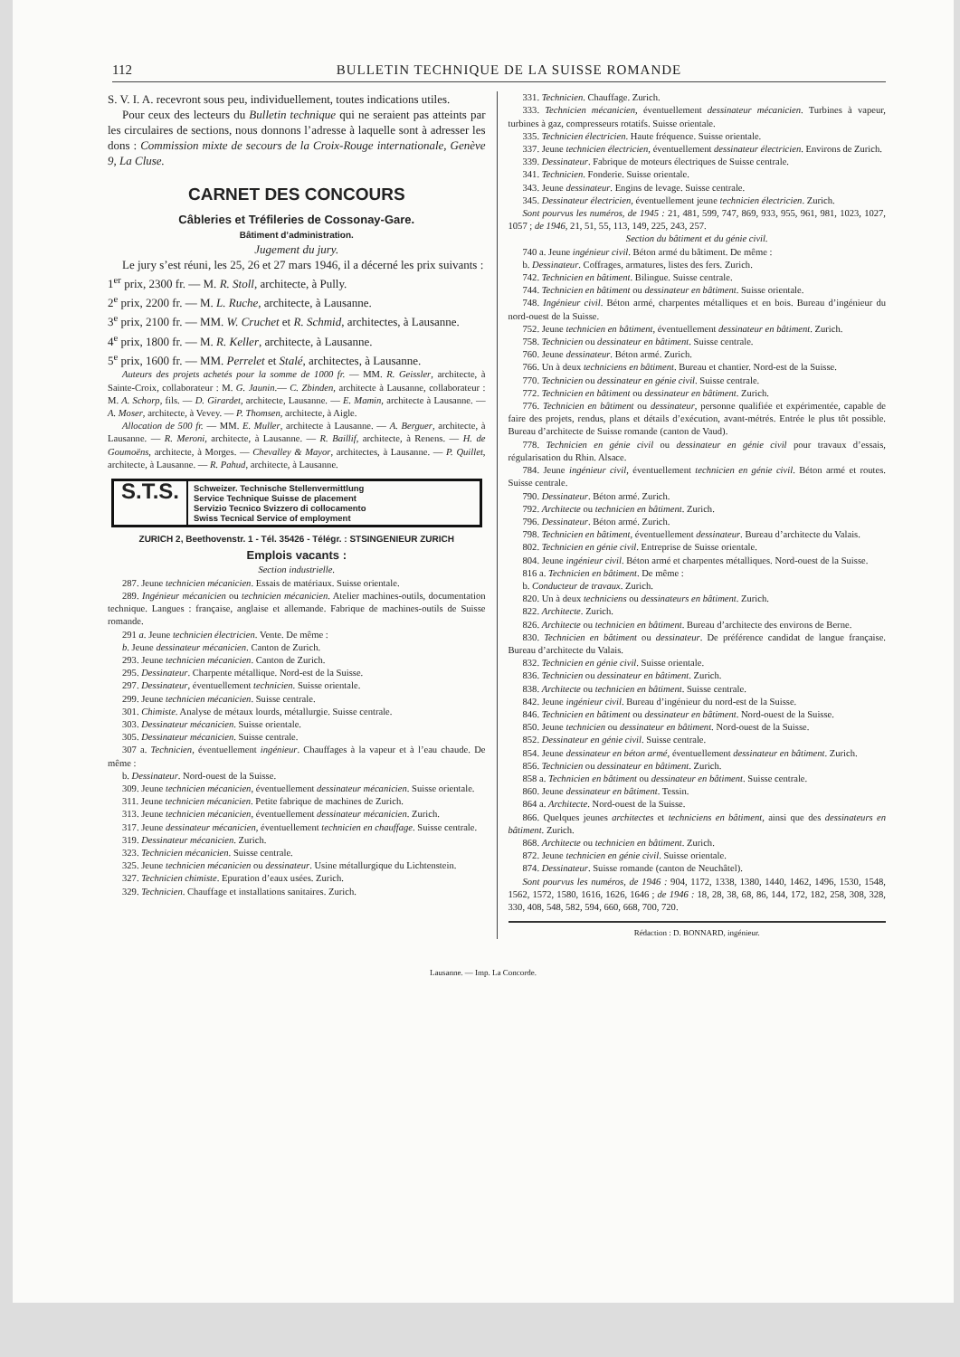112 BULLETIN TECHNIQUE DE LA SUISSE ROMANDE
S. V. I. A. recevront sous peu, individuellement, toutes indications utiles.
Pour ceux des lecteurs du Bulletin technique qui ne seraient pas atteints par les circulaires de sections, nous donnons l’adresse à laquelle sont à adresser les dons : Commission mixte de secours de la Croix-Rouge internationale, Genève 9, La Cluse.
CARNET DES CONCOURS
Câbleries et Tréfileries de Cossonay-Gare.
Bâtiment d’administration.
Jugement du jury.
Le jury s’est réuni, les 25, 26 et 27 mars 1946, il a décerné les prix suivants :
1<sup>er</sup> prix, 2300 fr. — M. R. Stoll, architecte, à Pully.
2<sup>e</sup> prix, 2200 fr. — M. L. Ruche, architecte, à Lausanne.
3<sup>e</sup> prix, 2100 fr. — MM. W. Cruchet et R. Schmid, architectes, à Lausanne.
4<sup>e</sup> prix, 1800 fr. — M. R. Keller, architecte, à Lausanne.
5<sup>e</sup> prix, 1600 fr. — MM. Perrelet et Stalé, architectes, à Lausanne.
Auteurs des projets achetés pour la somme de 1000 fr. — MM. R. Geissler, architecte, à Sainte-Croix, collaborateur : M. G. Jaunin.— C. Zbinden, architecte à Lausanne, collaborateur : M. A. Schorp, fils. — D. Girardet, architecte, Lausanne. — E. Mamin, architecte à Lausanne. — A. Moser, architecte, à Vevey. — P. Thomsen, architecte, à Aigle.
Allocation de 500 fr. — MM. E. Muller, architecte à Lausanne. — A. Berguer, architecte, à Lausanne. — R. Meroni, architecte, à Lausanne. — R. Baillif, architecte, à Renens. — H. de Goumoëns, architecte, à Morges. — Chevalley & Mayor, architectes, à Lausanne. — P. Quillet, architecte, à Lausanne. — R. Pahud, architecte, à Lausanne.
S.T.S.
Schweizer. Technische Stellenvermittlung
Service Technique Suisse de placement
Servizio Tecnico Svizzero di collocamento
Swiss Tecnical Service of employment
ZURICH 2, Beethovenstr. 1 - Tél. 35426 - Télégr. : STSINGENIEUR ZURICH
Emplois vacants :
Section industrielle.
287. Jeune technicien mécanicien. Essais de matériaux. Suisse orientale.
289. Ingénieur mécanicien ou technicien mécanicien. Atelier machines-outils, documentation technique. Langues : française, anglaise et allemande. Fabrique de machines-outils de Suisse romande.
291 a. Jeune technicien électricien. Vente. De même :
b. Jeune dessinateur mécanicien. Canton de Zurich.
293. Jeune technicien mécanicien. Canton de Zurich.
295. Dessinateur. Charpente métallique. Nord-est de la Suisse.
297. Dessinateur, éventuellement technicien. Suisse orientale.
299. Jeune technicien mécanicien. Suisse centrale.
301. Chimiste. Analyse de métaux lourds, métallurgie. Suisse centrale.
303. Dessinateur mécanicien. Suisse orientale.
305. Dessinateur mécanicien. Suisse centrale.
307 a. Technicien, éventuellement ingénieur. Chauffages à la vapeur et à l’eau chaude. De même :
b. Dessinateur. Nord-ouest de la Suisse.
309. Jeune technicien mécanicien, éventuellement dessinateur mécanicien. Suisse orientale.
311. Jeune technicien mécanicien. Petite fabrique de machines de Zurich.
313. Jeune technicien mécanicien, éventuellement dessinateur mécanicien. Zurich.
317. Jeune dessinateur mécanicien, éventuellement technicien en chauffage. Suisse centrale.
319. Dessinateur mécanicien. Zurich.
323. Technicien mécanicien. Suisse centrale.
325. Jeune technicien mécanicien ou dessinateur. Usine métallurgique du Lichtenstein.
327. Technicien chimiste. Epuration d’eaux usées. Zurich.
329. Technicien. Chauffage et installations sanitaires. Zurich.
331. Technicien. Chauffage. Zurich.
333. Technicien mécanicien, éventuellement dessinateur mécanicien. Turbines à vapeur, turbines à gaz, compresseurs rotatifs. Suisse orientale.
335. Technicien électricien. Haute fréquence. Suisse orientale.
337. Jeune technicien électricien, éventuellement dessinateur électricien. Environs de Zurich.
339. Dessinateur. Fabrique de moteurs électriques de Suisse centrale.
341. Technicien. Fonderie. Suisse orientale.
343. Jeune dessinateur. Engins de levage. Suisse centrale.
345. Dessinateur électricien, éventuellement jeune technicien électricien. Zurich.
Sont pourvus les numéros, de 1945 : 21, 481, 599, 747, 869, 933, 955, 961, 981, 1023, 1027, 1057 ; de 1946, 21, 51, 55, 113, 149, 225, 243, 257.
Section du bâtiment et du génie civil.
740 a. Jeune ingénieur civil. Béton armé du bâtiment. De même :
b. Dessinateur. Coffrages, armatures, listes des fers. Zurich.
742. Technicien en bâtiment. Bilingue. Suisse centrale.
744. Technicien en bâtiment ou dessinateur en bâtiment. Suisse orientale.
748. Ingénieur civil. Béton armé, charpentes métalliques et en bois. Bureau d’ingénieur du nord-ouest de la Suisse.
752. Jeune technicien en bâtiment, éventuellement dessinateur en bâtiment. Zurich.
758. Technicien ou dessinateur en bâtiment. Suisse centrale.
760. Jeune dessinateur. Béton armé. Zurich.
766. Un à deux techniciens en bâtiment. Bureau et chantier. Nord-est de la Suisse.
770. Technicien ou dessinateur en génie civil. Suisse centrale.
772. Technicien en bâtiment ou dessinateur en bâtiment. Zurich.
776. Technicien en bâtiment ou dessinateur, personne qualifiée et expérimentée, capable de faire des projets, rendus, plans et détails d’exécution, avant-métrés. Entrée le plus tôt possible. Bureau d’architecte de Suisse romande (canton de Vaud).
778. Technicien en génie civil ou dessinateur en génie civil pour travaux d’essais, régularisation du Rhin. Alsace.
784. Jeune ingénieur civil, éventuellement technicien en génie civil. Béton armé et routes. Suisse centrale.
790. Dessinateur. Béton armé. Zurich.
792. Architecte ou technicien en bâtiment. Zurich.
796. Dessinateur. Béton armé. Zurich.
798. Technicien en bâtiment, éventuellement dessinateur. Bureau d’architecte du Valais.
802. Technicien en génie civil. Entreprise de Suisse orientale.
804. Jeune ingénieur civil. Béton armé et charpentes métalliques. Nord-ouest de la Suisse.
816 a. Technicien en bâtiment. De même :
b. Conducteur de travaux. Zurich.
820. Un à deux techniciens ou dessinateurs en bâtiment. Zurich.
822. Architecte. Zurich.
826. Architecte ou technicien en bâtiment. Bureau d’architecte des environs de Berne.
830. Technicien en bâtiment ou dessinateur. De préférence candidat de langue française. Bureau d’architecte du Valais.
832. Technicien en génie civil. Suisse orientale.
836. Technicien ou dessinateur en bâtiment. Zurich.
838. Architecte ou technicien en bâtiment. Suisse centrale.
842. Jeune ingénieur civil. Bureau d’ingénieur du nord-est de la Suisse.
846. Technicien en bâtiment ou dessinateur en bâtiment. Nord-ouest de la Suisse.
850. Jeune technicien ou dessinateur en bâtiment. Nord-ouest de la Suisse.
852. Dessinateur en génie civil. Suisse centrale.
854. Jeune dessinateur en béton armé, éventuellement dessinateur en bâtiment. Zurich.
856. Technicien ou dessinateur en bâtiment. Zurich.
858 a. Technicien en bâtiment ou dessinateur en bâtiment. Suisse centrale.
860. Jeune dessinateur en bâtiment. Tessin.
864 a. Architecte. Nord-ouest de la Suisse.
866. Quelques jeunes architectes et techniciens en bâtiment, ainsi que des dessinateurs en bâtiment. Zurich.
868. Architecte ou technicien en bâtiment. Zurich.
872. Jeune technicien en génie civil. Suisse orientale.
874. Dessinateur. Suisse romande (canton de Neuchâtel).
Sont pourvus les numéros, de 1946 : 904, 1172, 1338, 1380, 1440, 1462, 1496, 1530, 1548, 1562, 1572, 1580, 1616, 1626, 1646 ; de 1946 : 18, 28, 38, 68, 86, 144, 172, 182, 258, 308, 328, 330, 408, 548, 582, 594, 660, 668, 700, 720.
Rédaction : D. BONNARD, ingénieur.
Lausanne. — Imp. La Concorde.